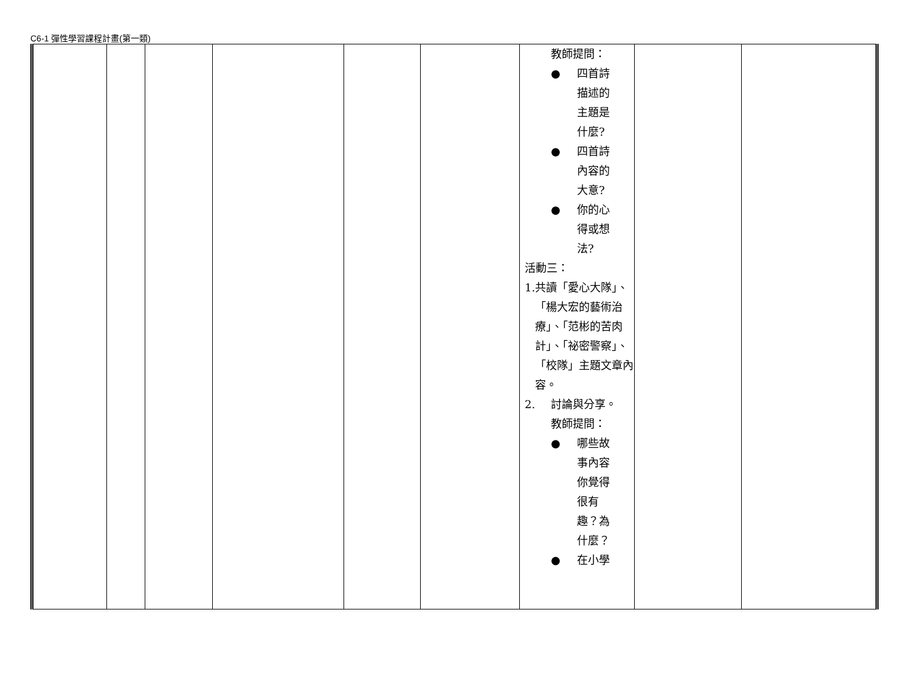C6-1 彈性學習課程計畫(第一類)
| | | | | | | 教師提問： ● 四首詩 描述的 主題是 什麼? ● 四首詩 內容的 大意? ● 你的心 得或想 法? 活動三： 1. 共讀「愛心大隊」、「楊大宏的藝術治療」、「范彬的苦肉計」、「祕密警察」、「校隊」主題文章內容。 2. 討論與分享。 教師提問： ● 哪些故 事內容 你覺得 很有 趣？為 什麼？ ● 在小學 | | |